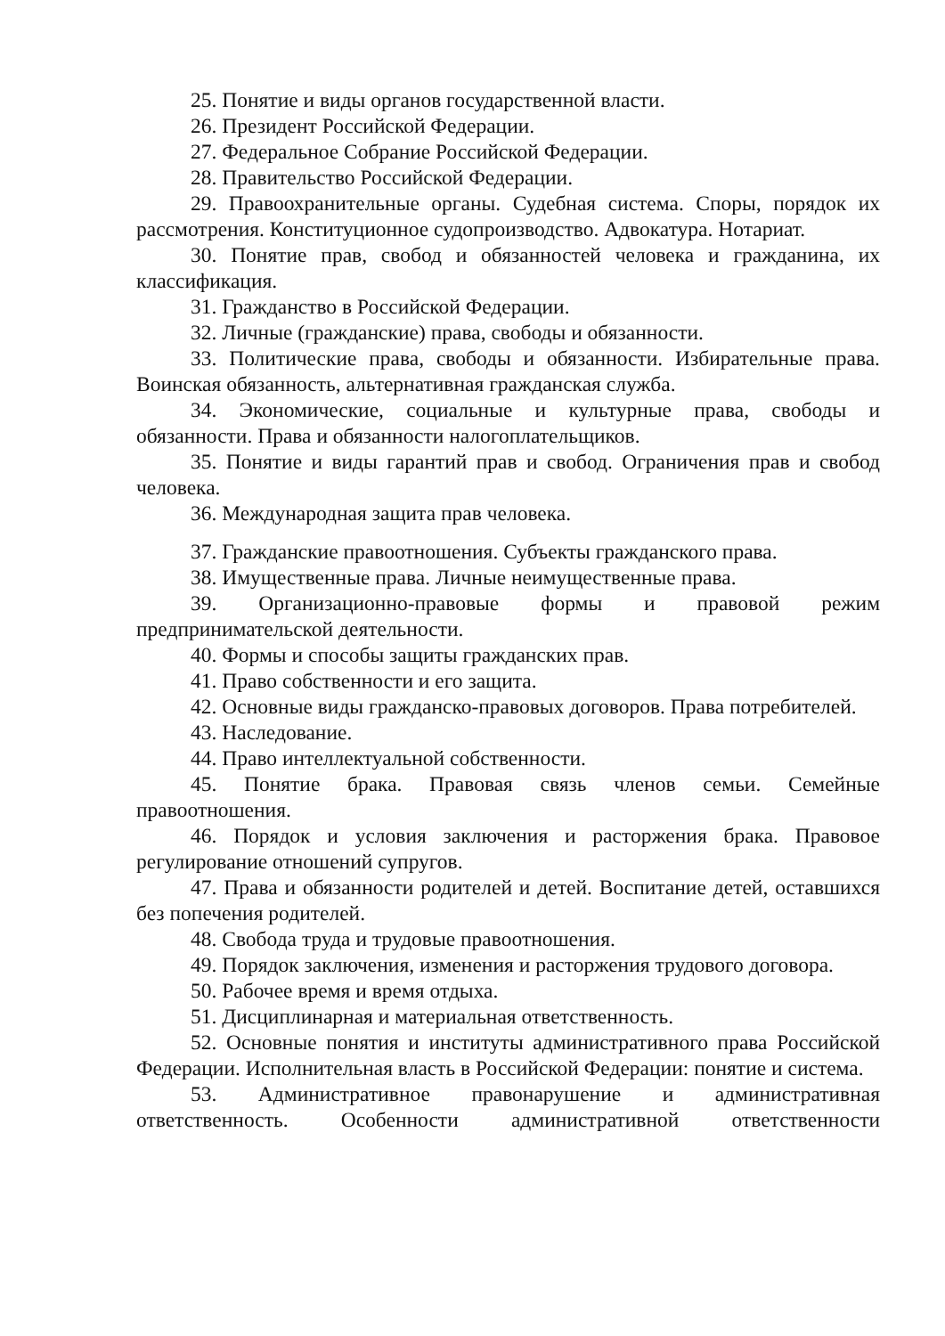25. Понятие и виды органов государственной власти.
26. Президент Российской Федерации.
27. Федеральное Собрание Российской Федерации.
28. Правительство Российской Федерации.
29. Правоохранительные органы. Судебная система. Споры, порядок их рассмотрения. Конституционное судопроизводство. Адвокатура. Нотариат.
30. Понятие прав, свобод и обязанностей человека и гражданина, их классификация.
31. Гражданство в Российской Федерации.
32. Личные (гражданские) права, свободы и обязанности.
33. Политические права, свободы и обязанности. Избирательные права. Воинская обязанность, альтернативная гражданская служба.
34. Экономические, социальные и культурные права, свободы и обязанности. Права и обязанности налогоплательщиков.
35. Понятие и виды гарантий прав и свобод. Ограничения прав и свобод человека.
36. Международная защита прав человека.
37. Гражданские правоотношения. Субъекты гражданского права.
38. Имущественные права. Личные неимущественные права.
39. Организационно-правовые формы и правовой режим предпринимательской деятельности.
40. Формы и способы защиты гражданских прав.
41. Право собственности и его защита.
42. Основные виды гражданско-правовых договоров. Права потребителей.
43. Наследование.
44. Право интеллектуальной собственности.
45. Понятие брака. Правовая связь членов семьи. Семейные правоотношения.
46. Порядок и условия заключения и расторжения брака. Правовое регулирование отношений супругов.
47. Права и обязанности родителей и детей. Воспитание детей, оставшихся без попечения родителей.
48. Свобода труда и трудовые правоотношения.
49. Порядок заключения, изменения и расторжения трудового договора.
50. Рабочее время и время отдыха.
51. Дисциплинарная и материальная ответственность.
52. Основные понятия и институты административного права Российской Федерации. Исполнительная власть в Российской Федерации: понятие и система.
53. Административное правонарушение и административная ответственность. Особенности административной ответственности